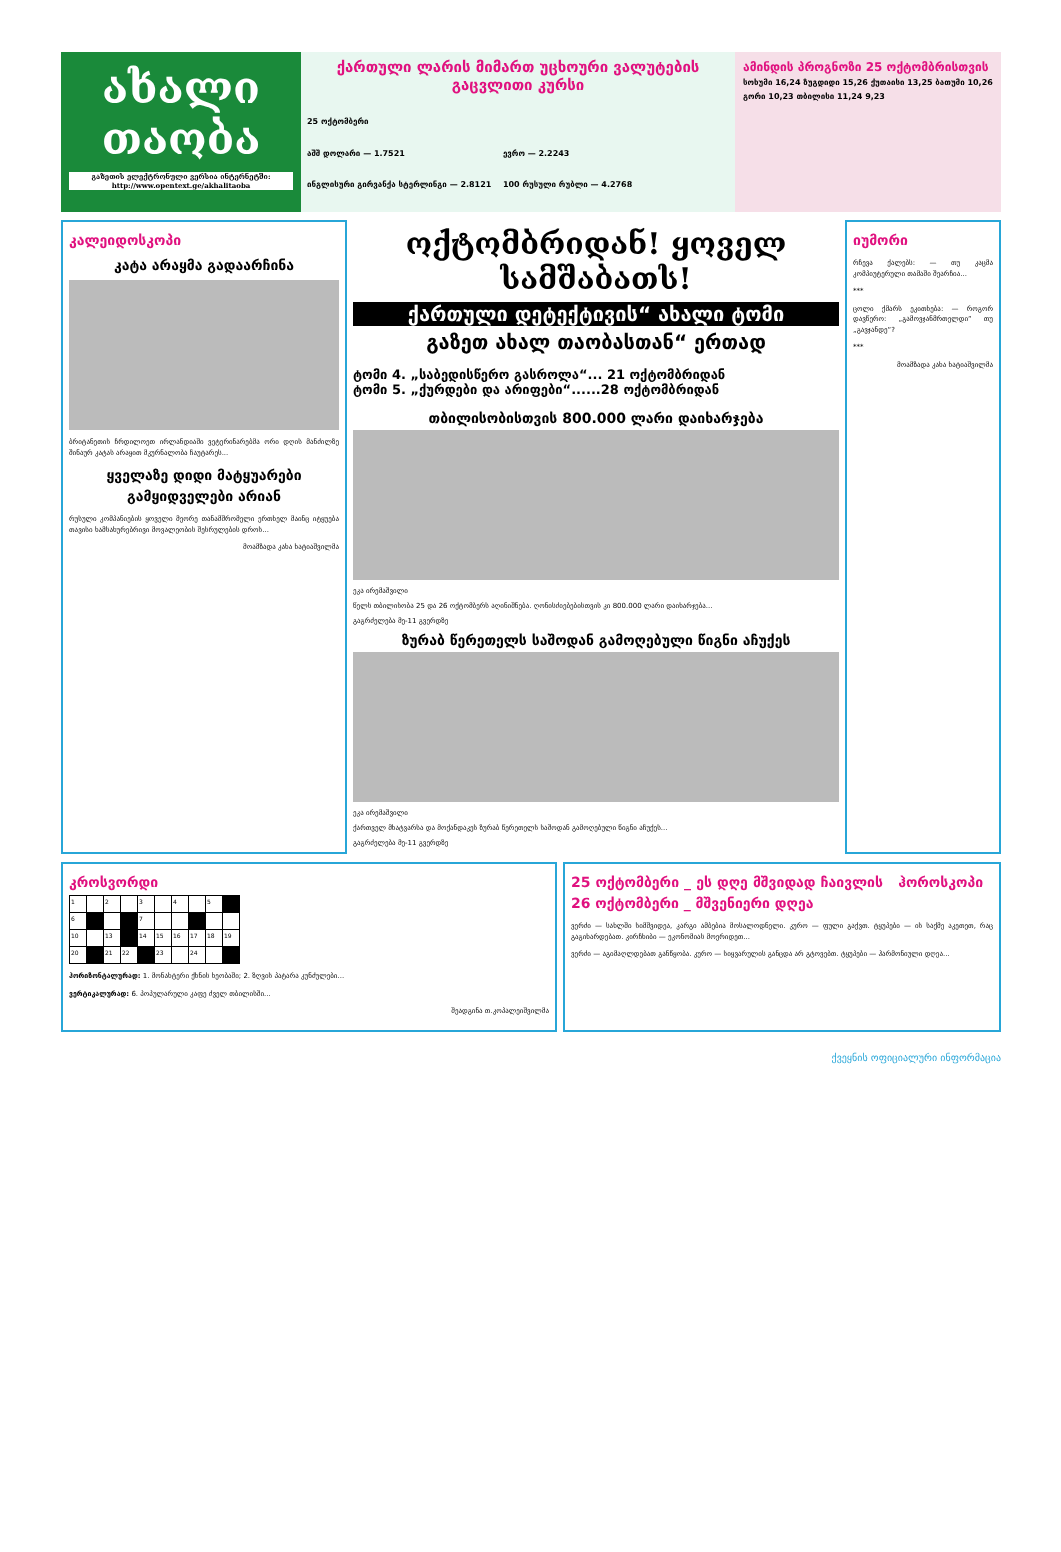ახალი თაობა
გაზეთის ელექტრონული ვერსია ინტერნეტში: http://www.opentext.ge/akhalitaoba
ქართული ლარის მიმართ უცხოური ვალუტების გაცვლითი კურსი
25 ოქტომბერი
აშშ დოლარი — 1.7521
ევრო — 2.2243
ინგლისური გირვანქა სტერლინგი — 2.8121
100 რუსული რუბლი — 4.2768
ამინდის პროგნოზი 25 ოქტომბრისთვის
სოხუმი 16,24 ზუგდიდი 15,26 ქუთაისი 13,25 ბათუმი 10,26 გორი 10,23 თბილისი 11,24 9,23
კალეიდოსკოპი
კატა არაყმა გადაარჩინა
ბრიტანეთის ჩრდილოეთ ირლანდიაში ვეტერინარებმა ორი დღის მანძილზე შინაურ კატას არაყით მკურნალობა ჩაუტარეს...
ყველაზე დიდი მატყუარები გამყიდველები არიან
რუსული კომპანიების ყოველი მეორე თანამშრომელი ერთხელ მაინც იტყუება თავისი ხამსახურებრივი მოვალეობის შესრულების დროს...
მოამზადა კახა ხატიაშვილმა
ოქტომბრიდან! ყოველ სამშაბათს!
ქართული დეტექტივის“ ახალი ტომი
გაზეთ ახალ თაობასთან“ ერთად
ტომი 4. „საბედისწერო გასროლა“... 21 ოქტომბრიდან
ტომი 5. „ქურდები და არიფები“......28 ოქტომბრიდან
თბილისობისთვის 800.000 ლარი დაიხარჯება
ეკა ირემაშვილი
წელს თბილისობა 25 და 26 ოქტომბერს აღინიშნება. ღონისძიებებისთვის კი 800.000 ლარი დაიხარჯება...
გაგრძელება მე-11 გვერდზე
ზურაბ წერეთელს საშოდან გამოღებული წიგნი აჩუქეს
ეკა ირემაშვილი
ქართველ მხატვარსა და მოქანდაკეს ზურაბ წერეთელს საშოდან გამოღებული წიგნი აჩუქეს...
გაგრძელება მე-11 გვერდზე
იუმორი
რჩევა ქალებს: — თუ კაცმა კომპიუტერული თამაში შეარჩია...
***
ცოლი ქმარს ეკითხება: — როგორ დავწერო: „გამოვჯანმრთელდი“ თუ „გავჯანდე“?
***
მოამზადა კახა ხატიაშვილმა
კროსვორდი
| 1 | | 2 | | 3 | | 4 | | 5 | |
| 6 | | | | 7 | | | | | |
| 10 | | 13 | | 14 | 15 | 16 | 17 | 18 | 19 |
| 20 | | 21 | 22 | | 23 | | 24 | | |
ჰორიზონტალურად: 1. მონახტერი ქხნის ხეობაში; 2. ზღვის პატარა კუნძულები...
ვერტიკალურად: 6. პოპულარული კაფე ძველ თბილისში...
შეადგინა თ.კოპალეიშვილმა
25 ოქტომბერი _ ეს დღე მშვიდად ჩაივლის ჰოროსკოპი 26 ოქტომბერი _ მშვენიერი დღეა
ვერძი — სახლში სიმშვიდეა, კარგი ამბებია მოსალოდნელი. კურო — ფული გაქვთ. ტყუპები — ის საქმე აკეთეთ, რაც გაგიხარდებათ. კირჩხიბი — ეკონომიას მოერიდეთ...
ვერძი — აგიმაღლდებათ განწყობა. კურო — სიყვარულის განცდა არ გტოვებთ. ტყუპები — ჰარმონიული დღეა...
ქვეყნის ოფიციალური ინფორმაცია